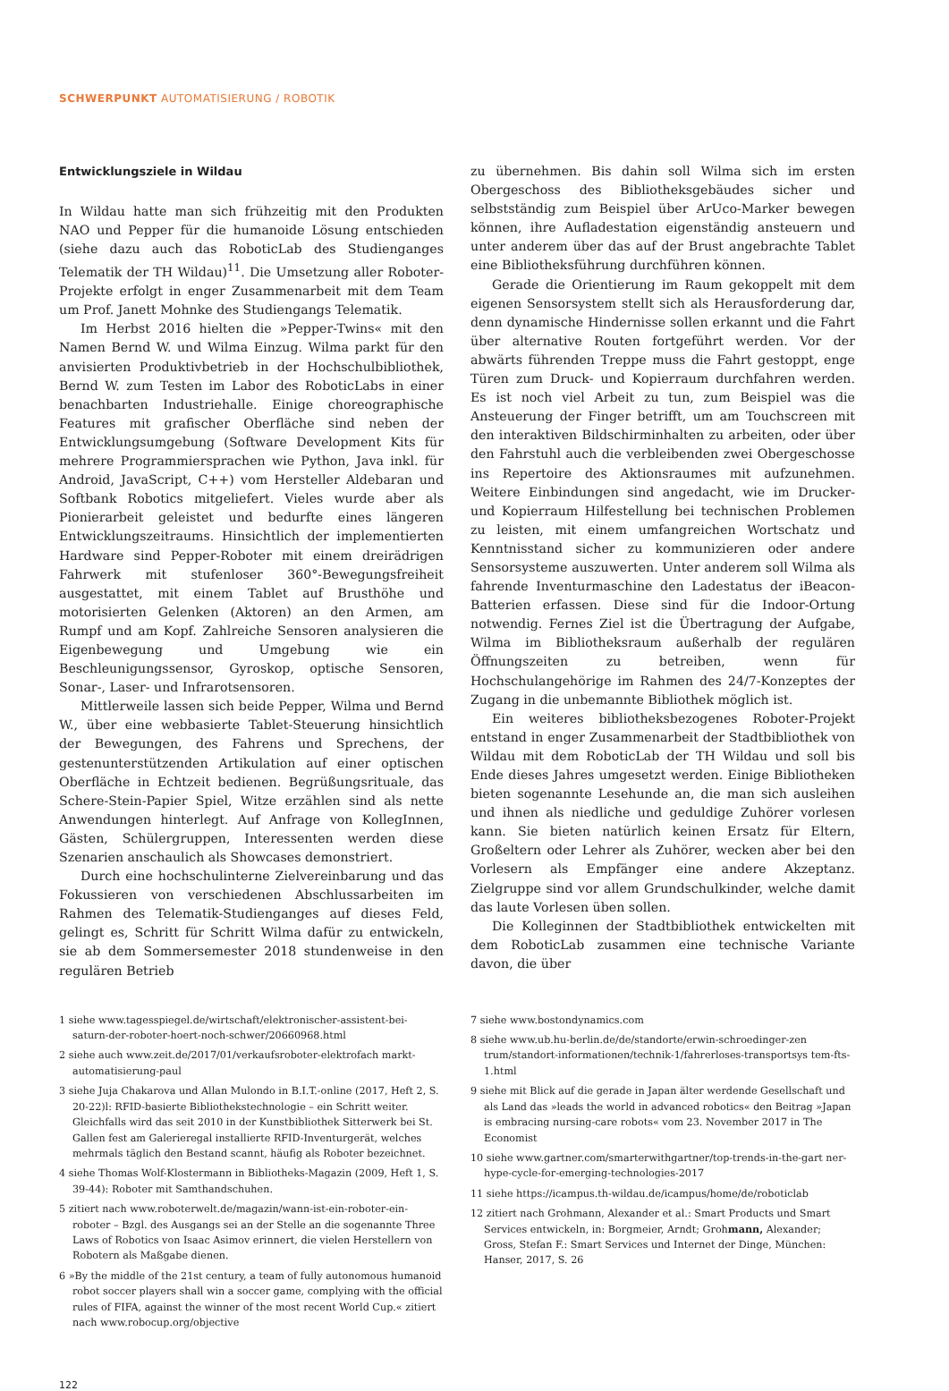SCHWERPUNKT AUTOMATISIERUNG / ROBOTIK
Entwicklungsziele in Wildau
In Wildau hatte man sich frühzeitig mit den Produkten NAO und Pepper für die humanoide Lösung entschieden (siehe dazu auch das RoboticLab des Studienganges Telematik der TH Wildau)<sup>11</sup>. Die Umsetzung aller Roboter-Projekte erfolgt in enger Zusammenarbeit mit dem Team um Prof. Janett Mohnke des Studiengangs Telematik.
Im Herbst 2016 hielten die »Pepper-Twins« mit den Namen Bernd W. und Wilma Einzug. Wilma parkt für den anvisierten Produktivbetrieb in der Hochschulbibliothek, Bernd W. zum Testen im Labor des RoboticLabs in einer benachbarten Industriehalle. Einige choreographische Features mit grafischer Oberfläche sind neben der Entwicklungsumgebung (Software Development Kits für mehrere Programmiersprachen wie Python, Java inkl. für Android, JavaScript, C++) vom Hersteller Aldebaran und Softbank Robotics mitgeliefert. Vieles wurde aber als Pionierarbeit geleistet und bedurfte eines längeren Entwicklungszeitraums. Hinsichtlich der implementierten Hardware sind Pepper-Roboter mit einem dreirädrigen Fahrwerk mit stufenloser 360°-Bewegungsfreiheit ausgestattet, mit einem Tablet auf Brusthöhe und motorisierten Gelenken (Aktoren) an den Armen, am Rumpf und am Kopf. Zahlreiche Sensoren analysieren die Eigenbewegung und Umgebung wie ein Beschleunigungssensor, Gyroskop, optische Sensoren, Sonar-, Laser- und Infrarotsensoren.
Mittlerweile lassen sich beide Pepper, Wilma und Bernd W., über eine webbasierte Tablet-Steuerung hinsichtlich der Bewegungen, des Fahrens und Sprechens, der gestenunterstützenden Artikulation auf einer optischen Oberfläche in Echtzeit bedienen. Begrüßungsrituale, das Schere-Stein-Papier Spiel, Witze erzählen sind als nette Anwendungen hinterlegt. Auf Anfrage von KollegInnen, Gästen, Schülergruppen, Interessenten werden diese Szenarien anschaulich als Showcases demonstriert.
Durch eine hochschulinterne Zielvereinbarung und das Fokussieren von verschiedenen Abschlussarbeiten im Rahmen des Telematik-Studienganges auf dieses Feld, gelingt es, Schritt für Schritt Wilma dafür zu entwickeln, sie ab dem Sommersemester 2018 stundenweise in den regulären Betrieb
zu übernehmen. Bis dahin soll Wilma sich im ersten Obergeschoss des Bibliotheksgebäudes sicher und selbstständig zum Beispiel über ArUco-Marker bewegen können, ihre Aufladestation eigenständig ansteuern und unter anderem über das auf der Brust angebrachte Tablet eine Bibliotheksführung durchführen können.
Gerade die Orientierung im Raum gekoppelt mit dem eigenen Sensorsystem stellt sich als Herausforderung dar, denn dynamische Hindernisse sollen erkannt und die Fahrt über alternative Routen fortgeführt werden. Vor der abwärts führenden Treppe muss die Fahrt gestoppt, enge Türen zum Druck- und Kopierraum durchfahren werden. Es ist noch viel Arbeit zu tun, zum Beispiel was die Ansteuerung der Finger betrifft, um am Touchscreen mit den interaktiven Bildschirminhalten zu arbeiten, oder über den Fahrstuhl auch die verbleibenden zwei Obergeschosse ins Repertoire des Aktionsraumes mit aufzunehmen. Weitere Einbindungen sind angedacht, wie im Drucker- und Kopierraum Hilfestellung bei technischen Problemen zu leisten, mit einem umfangreichen Wortschatz und Kenntnisstand sicher zu kommunizieren oder andere Sensorsysteme auszuwerten. Unter anderem soll Wilma als fahrende Inventurmaschine den Ladestatus der iBeacon-Batterien erfassen. Diese sind für die Indoor-Ortung notwendig. Fernes Ziel ist die Übertragung der Aufgabe, Wilma im Bibliotheksraum außerhalb der regulären Öffnungszeiten zu betreiben, wenn für Hochschulangehörige im Rahmen des 24/7-Konzeptes der Zugang in die unbemannte Bibliothek möglich ist.
Ein weiteres bibliotheksbezogenes Roboter-Projekt entstand in enger Zusammenarbeit der Stadtbibliothek von Wildau mit dem RoboticLab der TH Wildau und soll bis Ende dieses Jahres umgesetzt werden. Einige Bibliotheken bieten sogenannte Lesehunde an, die man sich ausleihen und ihnen als niedliche und geduldige Zuhörer vorlesen kann. Sie bieten natürlich keinen Ersatz für Eltern, Großeltern oder Lehrer als Zuhörer, wecken aber bei den Vorlesern als Empfänger eine andere Akzeptanz. Zielgruppe sind vor allem Grundschulkinder, welche damit das laute Vorlesen üben sollen.
Die Kolleginnen der Stadtbibliothek entwickelten mit dem RoboticLab zusammen eine technische Variante davon, die über
1 siehe www.tagesspiegel.de/wirtschaft/elektronischer-assistent-bei-saturn-der-roboter-hoert-noch-schwer/20660968.html
2 siehe auch www.zeit.de/2017/01/verkaufsroboter-elektrofach markt-automatisierung-paul
3 siehe Juja Chakarova und Allan Mulondo in B.I.T.-online (2017, Heft 2, S. 20-22)l: RFID-basierte Bibliothekstechnologie – ein Schritt weiter. Gleichfalls wird das seit 2010 in der Kunstbibliothek Sitterwerk bei St. Gallen fest am Galerieregal installierte RFID-Inventurgerät, welches mehrmals täglich den Bestand scannt, häufig als Roboter bezeichnet.
4 siehe Thomas Wolf-Klostermann in Bibliotheks-Magazin (2009, Heft 1, S. 39-44): Roboter mit Samthandschuhen.
5 zitiert nach www.roboterwelt.de/magazin/wann-ist-ein-roboter-ein-roboter – Bzgl. des Ausgangs sei an der Stelle an die sogenannte Three Laws of Robotics von Isaac Asimov erinnert, die vielen Herstellern von Robotern als Maßgabe dienen.
6 »By the middle of the 21st century, a team of fully autonomous humanoid robot soccer players shall win a soccer game, complying with the official rules of FIFA, against the winner of the most recent World Cup.« zitiert nach www.robocup.org/objective
7 siehe www.bostondynamics.com
8 siehe www.ub.hu-berlin.de/de/standorte/erwin-schroedinger-zen trum/standort-informationen/technik-1/fahrerloses-transportsys tem-fts-1.html
9 siehe mit Blick auf die gerade in Japan älter werdende Gesellschaft und als Land das »leads the world in advanced robotics« den Beitrag »Japan is embracing nursing-care robots« vom 23. November 2017 in The Economist
10 siehe www.gartner.com/smarterwithgartner/top-trends-in-the-gart ner-hype-cycle-for-emerging-technologies-2017
11 siehe https://icampus.th-wildau.de/icampus/home/de/roboticlab
12 zitiert nach Grohmann, Alexander et al.: Smart Products und Smart Services entwickeln, in: Borgmeier, Arndt; Grohmann, Alexander; Gross, Stefan F.: Smart Services und Internet der Dinge, München: Hanser, 2017, S. 26
122